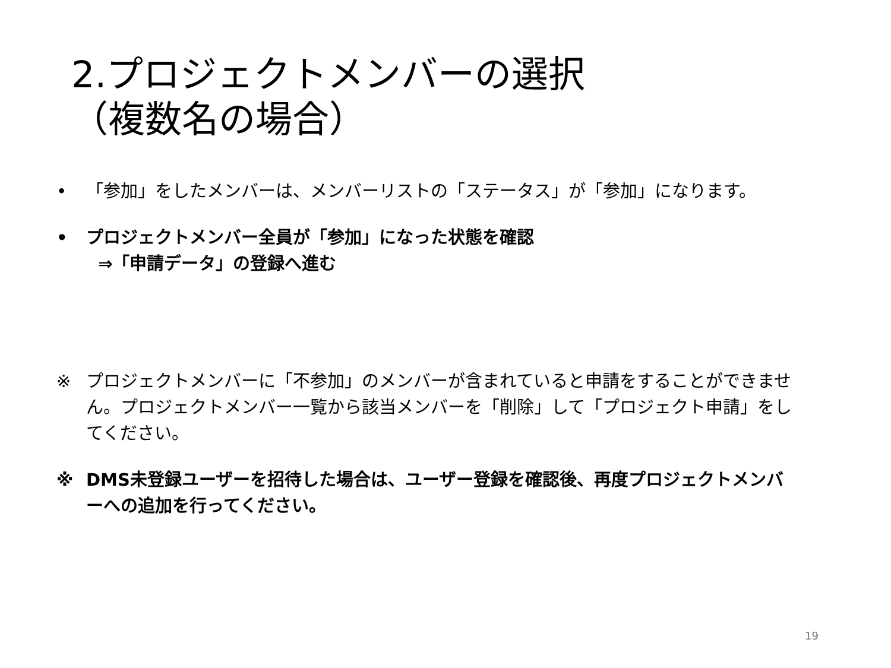2.プロジェクトメンバーの選択
（複数名の場合）
• 「参加」をしたメンバーは、メンバーリストの「ステータス」が「参加」になります。
• プロジェクトメンバー全員が「参加」になった状態を確認
⇒「申請データ」の登録へ進む
※ プロジェクトメンバーに「不参加」のメンバーが含まれていると申請をすることができません。プロジェクトメンバー一覧から該当メンバーを「削除」して「プロジェクト申請」をしてください。
※ DMS未登録ユーザーを招待した場合は、ユーザー登録を確認後、再度プロジェクトメンバーへの追加を行ってください。
19